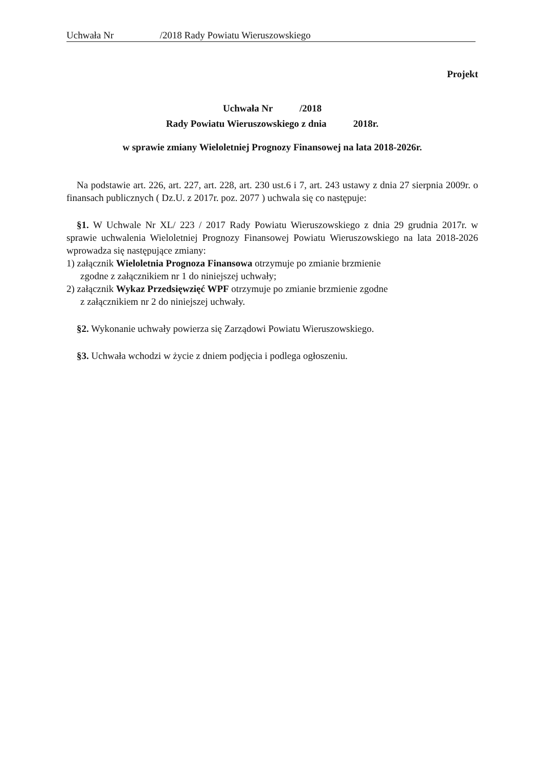Uchwała Nr /2018 Rady Powiatu Wieruszowskiego
Projekt
Uchwała Nr /2018
Rady Powiatu Wieruszowskiego z dnia 2018r.
w sprawie zmiany Wieloletniej Prognozy Finansowej na lata 2018-2026r.
Na podstawie art. 226, art. 227, art. 228, art. 230 ust.6 i 7, art. 243 ustawy z dnia 27 sierpnia 2009r. o finansach publicznych ( Dz.U. z 2017r. poz. 2077 ) uchwala się co następuje:
§1. W Uchwale Nr XL/ 223 / 2017 Rady Powiatu Wieruszowskiego z dnia 29 grudnia 2017r. w sprawie uchwalenia Wieloletniej Prognozy Finansowej Powiatu Wieruszowskiego na lata 2018-2026 wprowadza się następujące zmiany:
1) załącznik Wieloletnia Prognoza Finansowa otrzymuje po zmianie brzmienie
zgodne z załącznikiem nr 1 do niniejszej uchwały;
2) załącznik Wykaz Przedsięwzięć WPF otrzymuje po zmianie brzmienie zgodne
z załącznikiem nr 2 do niniejszej uchwały.
§2. Wykonanie uchwały powierza się Zarządowi Powiatu Wieruszowskiego.
§3. Uchwała wchodzi w życie z dniem podjęcia i podlega ogłoszeniu.